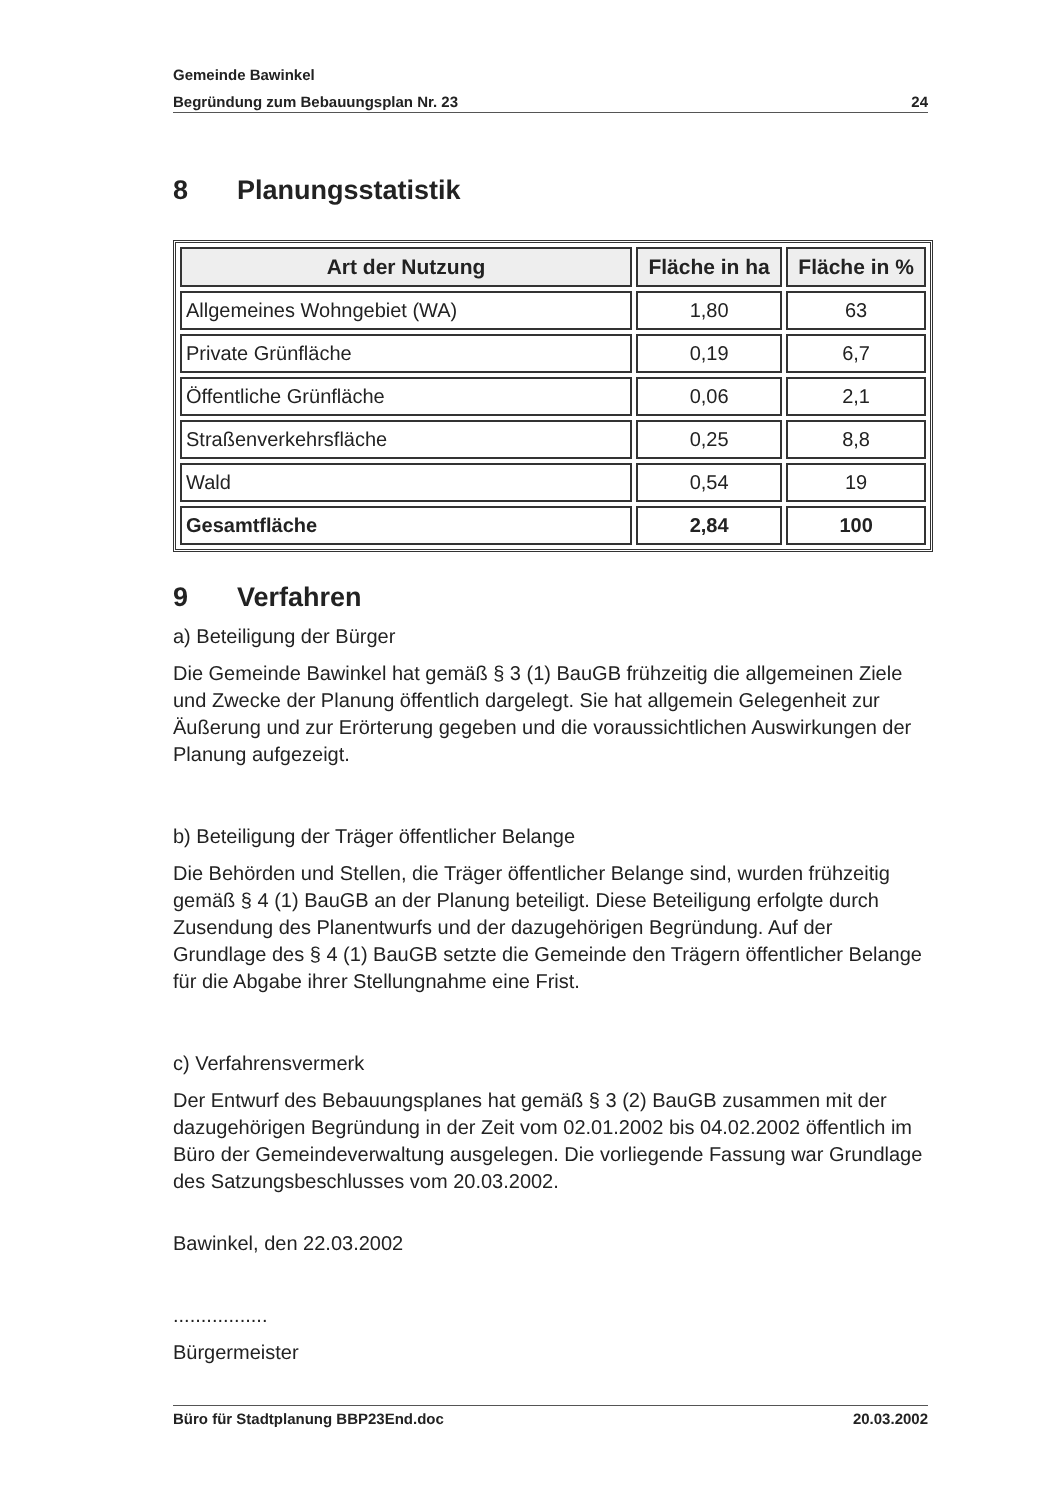Gemeinde Bawinkel
Begründung zum Bebauungsplan Nr. 23 24
8 Planungsstatistik
| Art der Nutzung | Fläche in ha | Fläche in % |
| --- | --- | --- |
| Allgemeines Wohngebiet (WA) | 1,80 | 63 |
| Private Grünfläche | 0,19 | 6,7 |
| Öffentliche Grünfläche | 0,06 | 2,1 |
| Straßenverkehrsfläche | 0,25 | 8,8 |
| Wald | 0,54 | 19 |
| Gesamtfläche | 2,84 | 100 |
9 Verfahren
a) Beteiligung der Bürger
Die Gemeinde Bawinkel hat gemäß § 3 (1) BauGB frühzeitig die allgemeinen Ziele und Zwecke der Planung öffentlich dargelegt. Sie hat allgemein Gelegenheit zur Äußerung und zur Erörterung gegeben und die voraussichtlichen Auswirkungen der Planung aufgezeigt.
b) Beteiligung der Träger öffentlicher Belange
Die Behörden und Stellen, die Träger öffentlicher Belange sind, wurden frühzeitig gemäß § 4 (1) BauGB an der Planung beteiligt. Diese Beteiligung erfolgte durch Zusendung des Planentwurfs und der dazugehörigen Begründung. Auf der Grundlage des § 4 (1) BauGB setzte die Gemeinde den Trägern öffentlicher Belange für die Abgabe ihrer Stellungnahme eine Frist.
c) Verfahrensvermerk
Der Entwurf des Bebauungsplanes hat gemäß § 3 (2) BauGB zusammen mit der dazugehörigen Begründung in der Zeit vom 02.01.2002 bis 04.02.2002 öffentlich im Büro der Gemeindeverwaltung ausgelegen. Die vorliegende Fassung war Grundlage des Satzungsbeschlusses vom 20.03.2002.
Bawinkel, den 22.03.2002
.................
Bürgermeister
Büro für Stadtplanung BBP23End.doc 20.03.2002